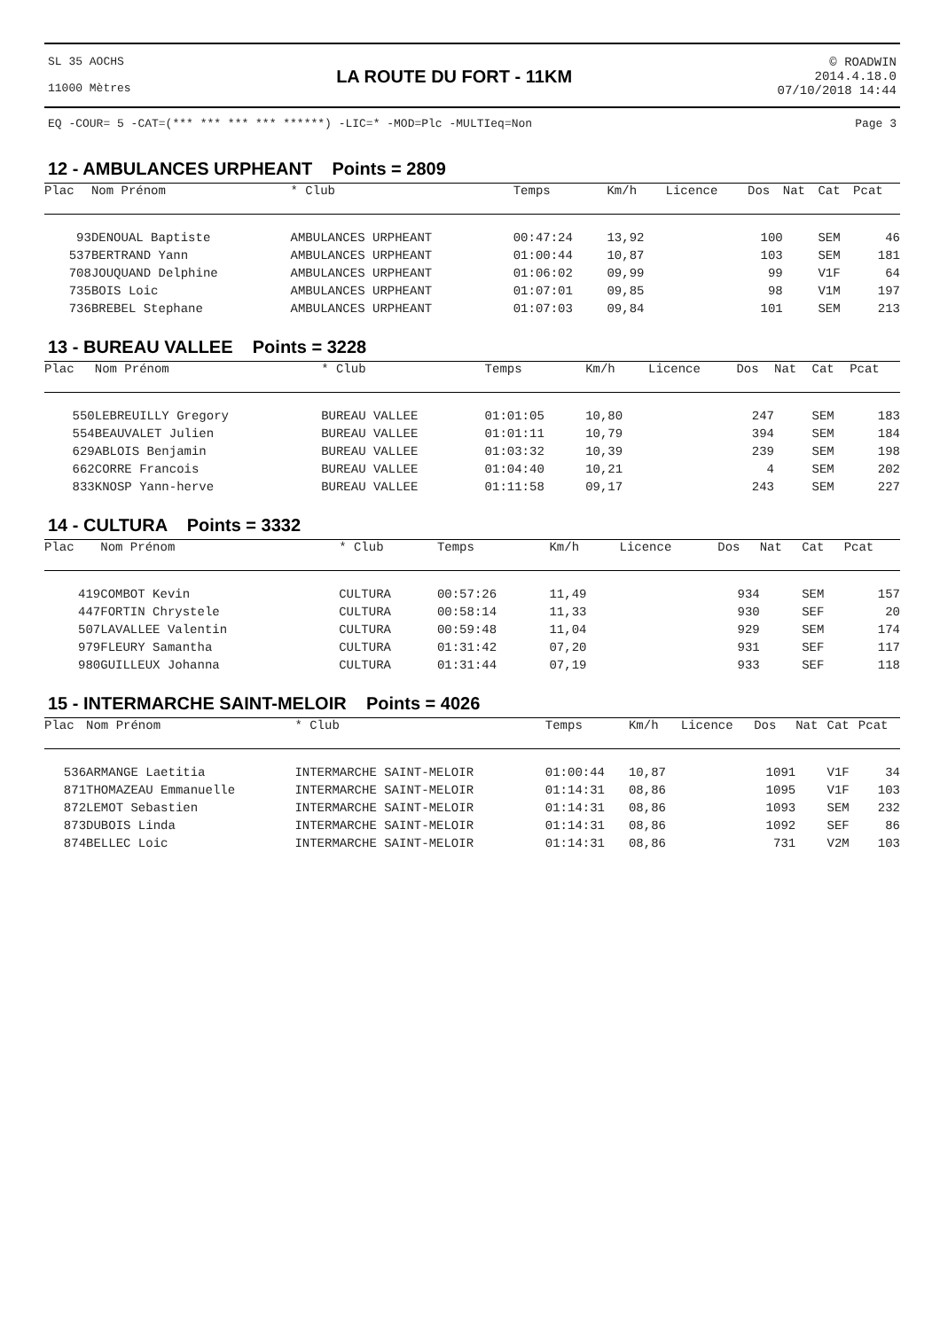SL 35 AOCHS
11000 Mètres
LA ROUTE DU FORT - 11KM
© ROADWIN
2014.4.18.0
07/10/2018 14:44
EQ -COUR= 5 -CAT=(*** *** *** *** ******) -LIC=* -MOD=Plc -MULTIeq=Non Page 3
12 - AMBULANCES URPHEANT Points = 2809
| Plac | Nom Prénom | * Club | Temps | Km/h | Licence | Dos | Nat | Cat | Pcat |
| --- | --- | --- | --- | --- | --- | --- | --- | --- | --- |
| 93 | DENOUAL Baptiste | AMBULANCES URPHEANT | 00:47:24 | 13,92 | | 100 | | SEM | 46 |
| 537 | BERTRAND Yann | AMBULANCES URPHEANT | 01:00:44 | 10,87 | | 103 | | SEM | 181 |
| 708 | JOUQUAND Delphine | AMBULANCES URPHEANT | 01:06:02 | 09,99 | | 99 | | V1F | 64 |
| 735 | BOIS Loic | AMBULANCES URPHEANT | 01:07:01 | 09,85 | | 98 | | V1M | 197 |
| 736 | BREBEL Stephane | AMBULANCES URPHEANT | 01:07:03 | 09,84 | | 101 | | SEM | 213 |
13 - BUREAU VALLEE Points = 3228
| Plac | Nom Prénom | * Club | Temps | Km/h | Licence | Dos | Nat | Cat | Pcat |
| --- | --- | --- | --- | --- | --- | --- | --- | --- | --- |
| 550 | LEBREUILLY Gregory | BUREAU VALLEE | 01:01:05 | 10,80 | | 247 | | SEM | 183 |
| 554 | BEAUVALET Julien | BUREAU VALLEE | 01:01:11 | 10,79 | | 394 | | SEM | 184 |
| 629 | ABLOIS Benjamin | BUREAU VALLEE | 01:03:32 | 10,39 | | 239 | | SEM | 198 |
| 662 | CORRE Francois | BUREAU VALLEE | 01:04:40 | 10,21 | | 4 | | SEM | 202 |
| 833 | KNOSP Yann-herve | BUREAU VALLEE | 01:11:58 | 09,17 | | 243 | | SEM | 227 |
14 - CULTURA Points = 3332
| Plac | Nom Prénom | * Club | Temps | Km/h | Licence | Dos | Nat | Cat | Pcat |
| --- | --- | --- | --- | --- | --- | --- | --- | --- | --- |
| 419 | COMBOT Kevin | CULTURA | 00:57:26 | 11,49 | | 934 | | SEM | 157 |
| 447 | FORTIN Chrystele | CULTURA | 00:58:14 | 11,33 | | 930 | | SEF | 20 |
| 507 | LAVALLEE Valentin | CULTURA | 00:59:48 | 11,04 | | 929 | | SEM | 174 |
| 979 | FLEURY Samantha | CULTURA | 01:31:42 | 07,20 | | 931 | | SEF | 117 |
| 980 | GUILLEUX Johanna | CULTURA | 01:31:44 | 07,19 | | 933 | | SEF | 118 |
15 - INTERMARCHE SAINT-MELOIR Points = 4026
| Plac | Nom Prénom | * Club | Temps | Km/h | Licence | Dos | Nat | Cat | Pcat |
| --- | --- | --- | --- | --- | --- | --- | --- | --- | --- |
| 536 | ARMANGE Laetitia | INTERMARCHE SAINT-MELOIR | 01:00:44 | 10,87 | | 1091 | | V1F | 34 |
| 871 | THOMAZEAU Emmanuelle | INTERMARCHE SAINT-MELOIR | 01:14:31 | 08,86 | | 1095 | | V1F | 103 |
| 872 | LEMOT Sebastien | INTERMARCHE SAINT-MELOIR | 01:14:31 | 08,86 | | 1093 | | SEM | 232 |
| 873 | DUBOIS Linda | INTERMARCHE SAINT-MELOIR | 01:14:31 | 08,86 | | 1092 | | SEF | 86 |
| 874 | BELLEC Loic | INTERMARCHE SAINT-MELOIR | 01:14:31 | 08,86 | | 731 | | V2M | 103 |